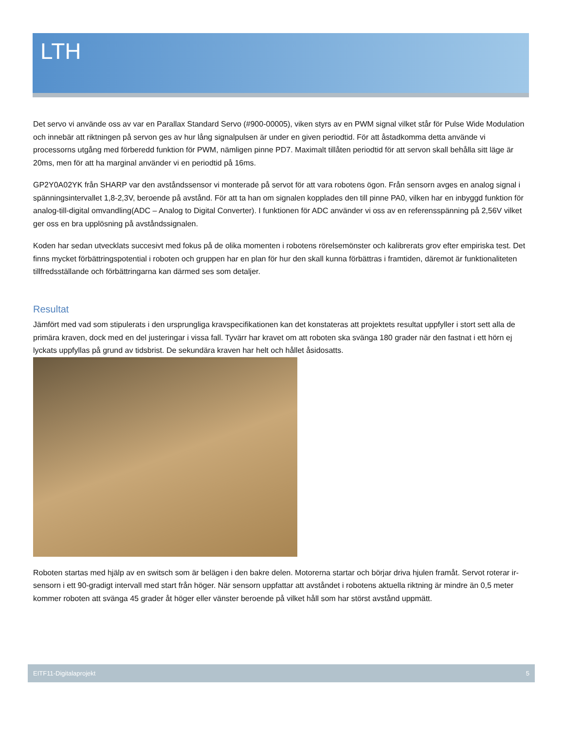LTH
Det servo vi använde oss av var en Parallax Standard Servo (#900-00005), viken styrs av en PWM signal vilket står för Pulse Wide Modulation och innebär att riktningen på servon ges av hur lång signalpulsen är under en given periodtid. För att åstadkomma detta använde vi processorns utgång med förberedd funktion för PWM, nämligen pinne PD7. Maximalt tillåten periodtid för att servon skall behålla sitt läge är 20ms, men för att ha marginal använder vi en periodtid på 16ms.
GP2Y0A02YK från SHARP var den avståndssensor vi monterade på servot för att vara robotens ögon. Från sensorn avges en analog signal i spänningsintervallet 1,8-2,3V, beroende på avstånd. För att ta han om signalen kopplades den till pinne PA0, vilken har en inbyggd funktion för analog-till-digital omvandling(ADC – Analog to Digital Converter). I funktionen för ADC använder vi oss av en referensspänning på 2,56V vilket ger oss en bra upplösning på avståndssignalen.
Koden har sedan utvecklats succesivt med fokus på de olika momenten i robotens rörelsemönster och kalibrerats grov efter empiriska test. Det finns mycket förbättringspotential i roboten och gruppen har en plan för hur den skall kunna förbättras i framtiden, däremot är funktionaliteten tillfredsställande och förbättringarna kan därmed ses som detaljer.
Resultat
Jämfört med vad som stipulerats i den ursprungliga kravspecifikationen kan det konstateras att projektets resultat uppfyller i stort sett alla de primära kraven, dock med en del justeringar i vissa fall. Tyvärr har kravet om att roboten ska svänga 180 grader när den fastnat i ett hörn ej lyckats uppfyllas på grund av tidsbrist. De sekundära kraven har helt och hållet åsidosatts.
Roboten startas med hjälp av en switsch som är belägen i den bakre delen. Motorerna startar och börjar driva hjulen framåt. Servot roterar ir-sensorn i ett 90-gradigt intervall med start från höger. När sensorn uppfattar att avståndet i robotens aktuella riktning är mindre än 0,5 meter kommer roboten att svänga 45 grader åt höger eller vänster beroende på vilket håll som har störst avstånd uppmätt.
EITF11-Digitalaprojekt 5